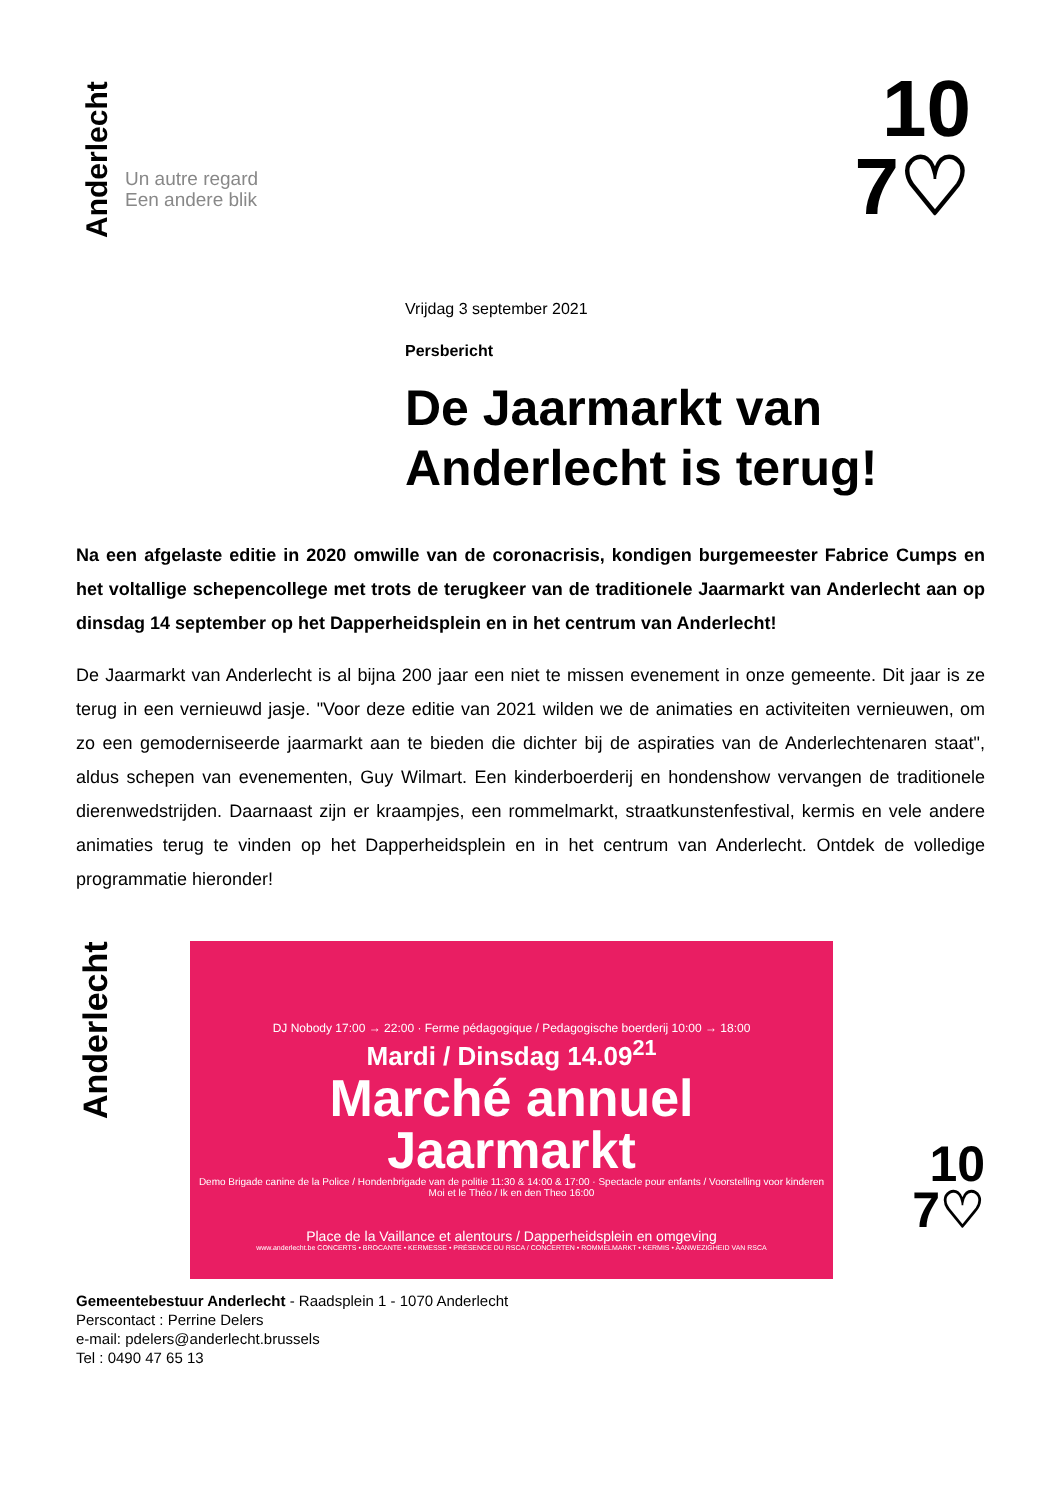Anderlecht
Un autre regard
Een andere blik
10
7♡
Vrijdag 3 september 2021
Persbericht
De Jaarmarkt van Anderlecht is terug!
Na een afgelaste editie in 2020 omwille van de coronacrisis, kondigen burgemeester Fabrice Cumps en het voltallige schepencollege met trots de terugkeer van de traditionele Jaarmarkt van Anderlecht aan op dinsdag 14 september op het Dapperheidsplein en in het centrum van Anderlecht!
De Jaarmarkt van Anderlecht is al bijna 200 jaar een niet te missen evenement in onze gemeente. Dit jaar is ze terug in een vernieuwd jasje. "Voor deze editie van 2021 wilden we de animaties en activiteiten vernieuwen, om zo een gemoderniseerde jaarmarkt aan te bieden die dichter bij de aspiraties van de Anderlechtenaren staat", aldus schepen van evenementen, Guy Wilmart. Een kinderboerderij en hondenshow vervangen de traditionele dierenwedstrijden. Daarnaast zijn er kraampjes, een rommelmarkt, straatkunstenfestival, kermis en vele andere animaties terug te vinden op het Dapperheidsplein en in het centrum van Anderlecht. Ontdek de volledige programmatie hieronder!
Anderlecht
DJ Nobody 17:00 → 22:00 · Ferme pédagogique / Pedagogische boerderij 10:00 → 18:00
Mardi / Dinsdag 14.09<sup>21</sup>
Marché annuel
Jaarmarkt
Demo Brigade canine de la Police / Hondenbrigade van de politie 11:30 & 14:00 & 17:00 · Spectacle pour enfants / Voorstelling voor kinderen Moi et le Théo / Ik en den Theo 16:00
Place de la Vaillance et alentours / Dapperheidsplein en omgeving
www.anderlecht.be CONCERTS • BROCANTE • KERMESSE • PRÉSENCE DU RSCA / CONCERTEN • ROMMELMARKT • KERMIS • AANWEZIGHEID VAN RSCA
10
7♡
Gemeentebestuur Anderlecht - Raadsplein 1 - 1070 Anderlecht
Perscontact : Perrine Delers
e-mail: pdelers@anderlecht.brussels
Tel : 0490 47 65 13